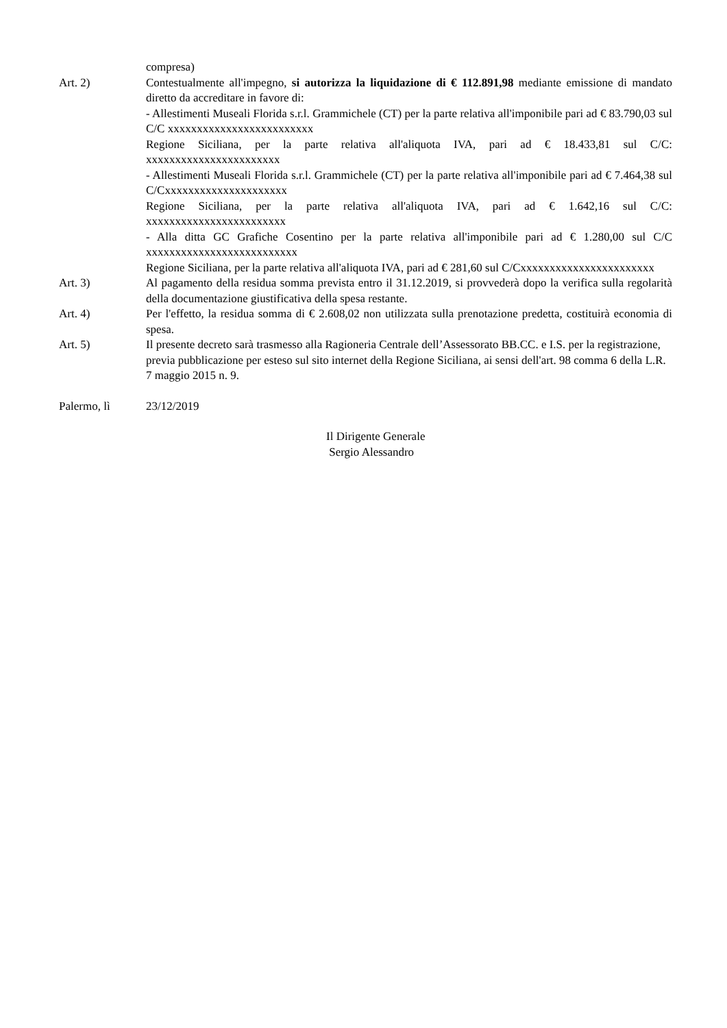compresa)
Art. 2) Contestualmente all'impegno, si autorizza la liquidazione di € 112.891,98 mediante emissione di mandato diretto da accreditare in favore di:
- Allestimenti Museali Florida s.r.l. Grammichele (CT) per la parte relativa all'imponibile pari ad € 83.790,03 sul C/C xxxxxxxxxxxxxxxxxxxxxxxxx
Regione Siciliana, per la parte relativa all'aliquota IVA, pari ad € 18.433,81 sul C/C: xxxxxxxxxxxxxxxxxxxxxxx
- Allestimenti Museali Florida s.r.l. Grammichele (CT) per la parte relativa all'imponibile pari ad € 7.464,38 sul C/Cxxxxxxxxxxxxxxxxxxxxx
Regione Siciliana, per la parte relativa all'aliquota IVA, pari ad € 1.642,16 sul C/C: xxxxxxxxxxxxxxxxxxxxxxxx
- Alla ditta GC Grafiche Cosentino per la parte relativa all'imponibile pari ad € 1.280,00 sul C/C xxxxxxxxxxxxxxxxxxxxxxxxxx
Regione Siciliana, per la parte relativa all'aliquota IVA, pari ad € 281,60 sul C/Cxxxxxxxxxxxxxxxxxxxxxxx
Art. 3) Al pagamento della residua somma prevista entro il 31.12.2019, si provvederà dopo la verifica sulla regolarità della documentazione giustificativa della spesa restante.
Art. 4) Per l'effetto, la residua somma di € 2.608,02 non utilizzata sulla prenotazione predetta, costituirà economia di spesa.
Art. 5) Il presente decreto sarà trasmesso alla Ragioneria Centrale dell’Assessorato BB.CC. e I.S. per la registrazione, previa pubblicazione per esteso sul sito internet della Regione Siciliana, ai sensi dell'art. 98 comma 6 della L.R. 7 maggio 2015 n. 9.
Palermo, lì 23/12/2019
Il Dirigente Generale
Sergio Alessandro